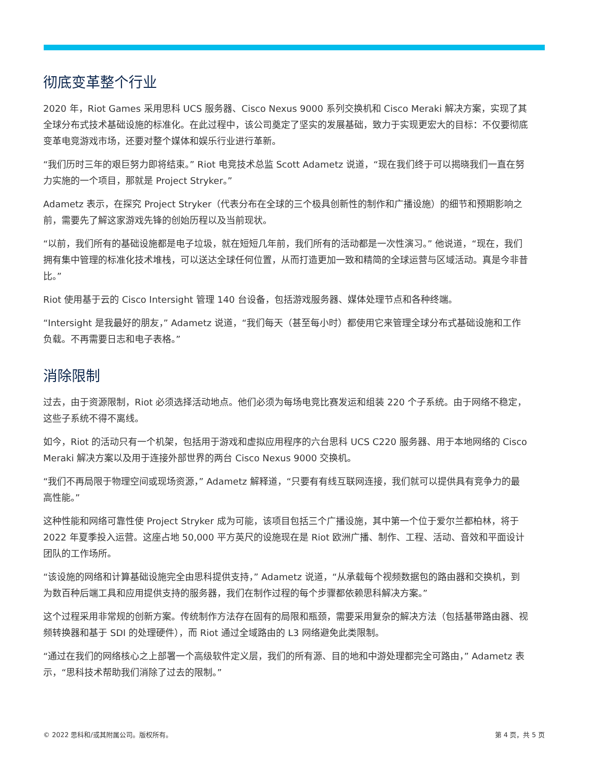彻底变革整个行业
2020 年，Riot Games 采用思科 UCS 服务器、Cisco Nexus 9000 系列交换机和 Cisco Meraki 解决方案，实现了其全球分布式技术基础设施的标准化。在此过程中，该公司奠定了坚实的发展基础，致力于实现更宏大的目标：不仅要彻底变革电竞游戏市场，还要对整个媒体和娱乐行业进行革新。
“我们历时三年的艰巨努力即将结束。” Riot 电竞技术总监 Scott Adametz 说道，“现在我们终于可以揭晓我们一直在努力实施的一个项目，那就是 Project Stryker。”
Adametz 表示，在探究 Project Stryker（代表分布在全球的三个极具创新性的制作和广播设施）的细节和预期影响之前，需要先了解这家游戏先锋的创始历程以及当前现状。
“以前，我们所有的基础设施都是电子垃圾，就在短短几年前，我们所有的活动都是一次性演习。” 他说道，“现在，我们拥有集中管理的标准化技术堆栈，可以送达全球任何位置，从而打造更加一致和精简的全球运营与区域活动。真是今非昔比。”
Riot 使用基于云的 Cisco Intersight 管理 140 台设备，包括游戏服务器、媒体处理节点和各种终端。
“Intersight 是我最好的朋友，” Adametz 说道，“我们每天（甚至每小时）都使用它来管理全球分布式基础设施和工作负载。不再需要日志和电子表格。”
消除限制
过去，由于资源限制，Riot 必须选择活动地点。他们必须为每场电竞比赛发运和组装 220 个子系统。由于网络不稳定，这些子系统不得不离线。
如今，Riot 的活动只有一个机架，包括用于游戏和虚拟应用程序的六台思科 UCS C220 服务器、用于本地网络的 Cisco Meraki 解决方案以及用于连接外部世界的两台 Cisco Nexus 9000 交换机。
“我们不再局限于物理空间或现场资源，” Adametz 解释道，“只要有有线互联网连接，我们就可以提供具有竞争力的最高性能。”
这种性能和网络可靠性使 Project Stryker 成为可能，该项目包括三个广播设施，其中第一个位于爱尔兰都柏林，将于 2022 年夏季投入运营。这座占地 50,000 平方英尺的设施现在是 Riot 欧洲广播、制作、工程、活动、音效和平面设计团队的工作场所。
“该设施的网络和计算基础设施完全由思科提供支持，” Adametz 说道，“从承载每个视频数据包的路由器和交换机，到为数百种后端工具和应用提供支持的服务器，我们在制作过程的每个步骤都依赖思科解决方案。”
这个过程采用非常规的创新方案。传统制作方法存在固有的局限和瓶颈，需要采用复杂的解决方法（包括基带路由器、视频转换器和基于 SDI 的处理硬件），而 Riot 通过全域路由的 L3 网络避免此类限制。
“通过在我们的网络核心之上部署一个高级软件定义层，我们的所有源、目的地和中游处理都完全可路由，” Adametz 表示，“思科技术帮助我们消除了过去的限制。”
© 2022 思科和/或其附属公司。版权所有。 第 4 页，共 5 页